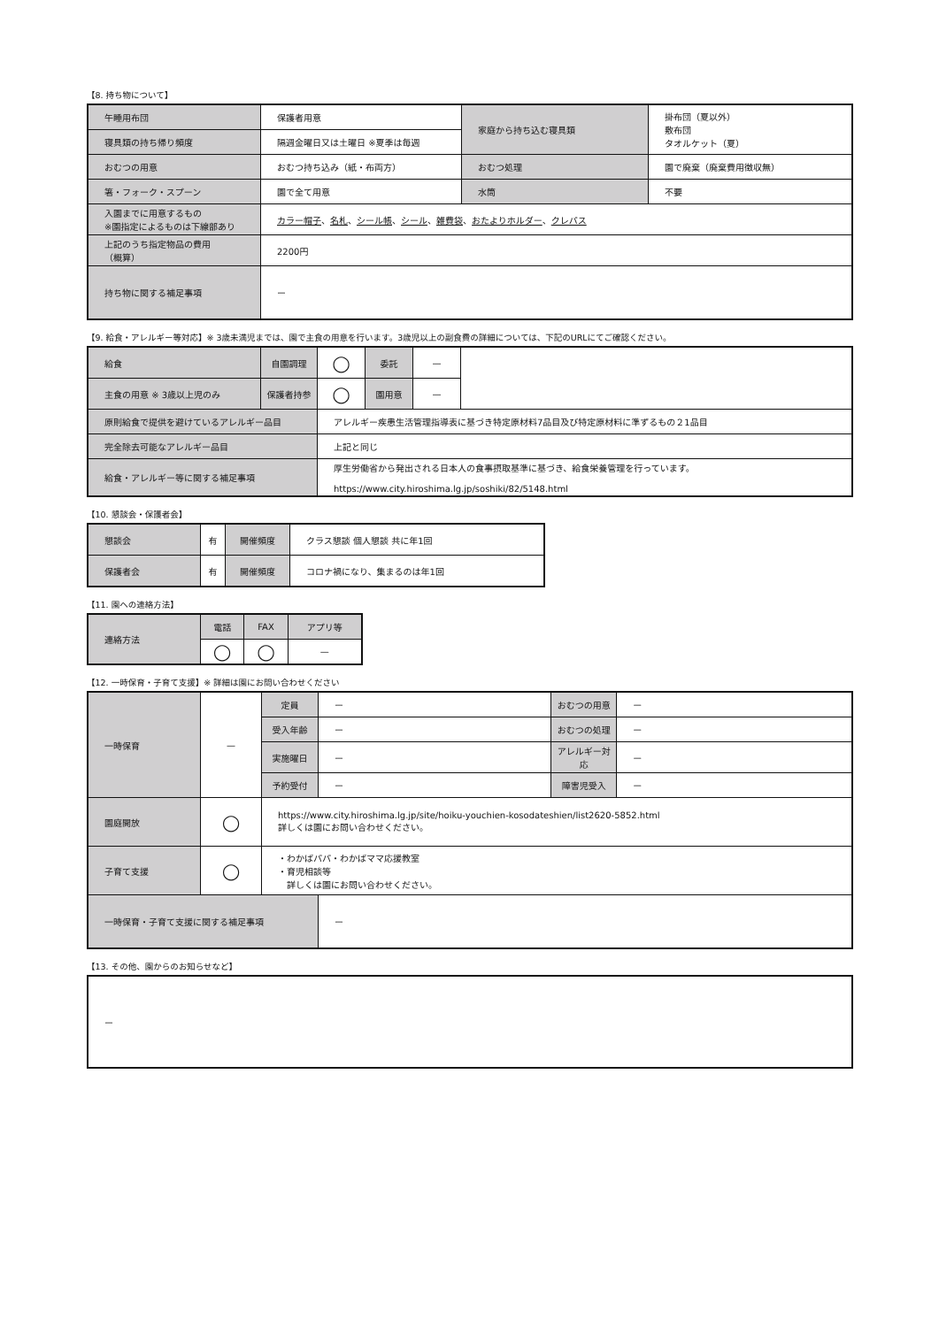【8. 持ち物について】
| 午睡用布団 | 保護者用意 | 家庭から持ち込む寝具類 | 掛布団（夏以外） 敷布団 タオルケット（夏） |
| 寝具類の持ち帰り頻度 | 隔週金曜日又は土曜日 ※夏季は毎週 | | |
| おむつの用意 | おむつ持ち込み（紙・布両方） | おむつ処理 | 園で廃棄（廃棄費用徴収無） |
| 箸・フォーク・スプーン | 園で全て用意 | 水筒 | 不要 |
| 入園までに用意するもの ※園指定によるものは下線部あり | カラー帽子 、 名札 、 シール帳 、 シール 、 雑費袋 、 おたよりホルダー 、 クレパス | | |
| 上記のうち指定物品の費用 （概算） | 2200円 | | |
| 持ち物に関する補足事項 | ー | | |
【9. 給食・アレルギー等対応】※ 3歳未満児までは、園で主食の用意を行います。3歳児以上の副食費の詳細については、下記のURLにてご確認ください。
| 給食 | 自園調理 | ◯ | 委託 | — | |
| 主食の用意 ※ 3歳以上児のみ | 保護者持参 | ◯ | 園用意 | — | |
| 原則給食で提供を避けているアレルギー品目 | | アレルギー疾患生活管理指導表に基づき特定原材料7品目及び特定原材料に準ずるもの２1品目 | | | |
| 完全除去可能なアレルギー品目 | | 上記と同じ | | | |
| 給食・アレルギー等に関する補足事項 | | 厚生労働省から発出される日本人の食事摂取基準に基づき、給食栄養管理を行っています。 https://www.city.hiroshima.lg.jp/soshiki/82/5148.html | | | |
【10. 懇談会・保護者会】
| 懇談会 | 有 | 開催頻度 | クラス懇談 個人懇談 共に年1回 |
| 保護者会 | 有 | 開催頻度 | コロナ禍になり、集まるのは年1回 |
【11. 園への連絡方法】
| 連絡方法 | 電話 | FAX | アプリ等 |
| | ◯ | ◯ | — |
【12. 一時保育・子育て支援】※ 詳細は園にお問い合わせください
| 一時保育 | — | 定員 | ー | おむつの用意 | ー |
| | | 受入年齢 | ー | おむつの処理 | ー |
| | | 実施曜日 | ー | アレルギー対応 | ー |
| | | 予約受付 | ー | 障害児受入 | ー |
| 園庭開放 | ◯ | https://www.city.hiroshima.lg.jp/site/hoiku-youchien-kosodateshien/list2620-5852.html 詳しくは園にお問い合わせください。 | | | |
| 子育て支援 | ◯ | ・わかばパパ・わかばママ応援教室 ・育児相談等 詳しくは園にお問い合わせください。 | | | |
| 一時保育・子育て支援に関する補足事項 | | | ー | | |
【13. その他、園からのお知らせなど】
| ー |